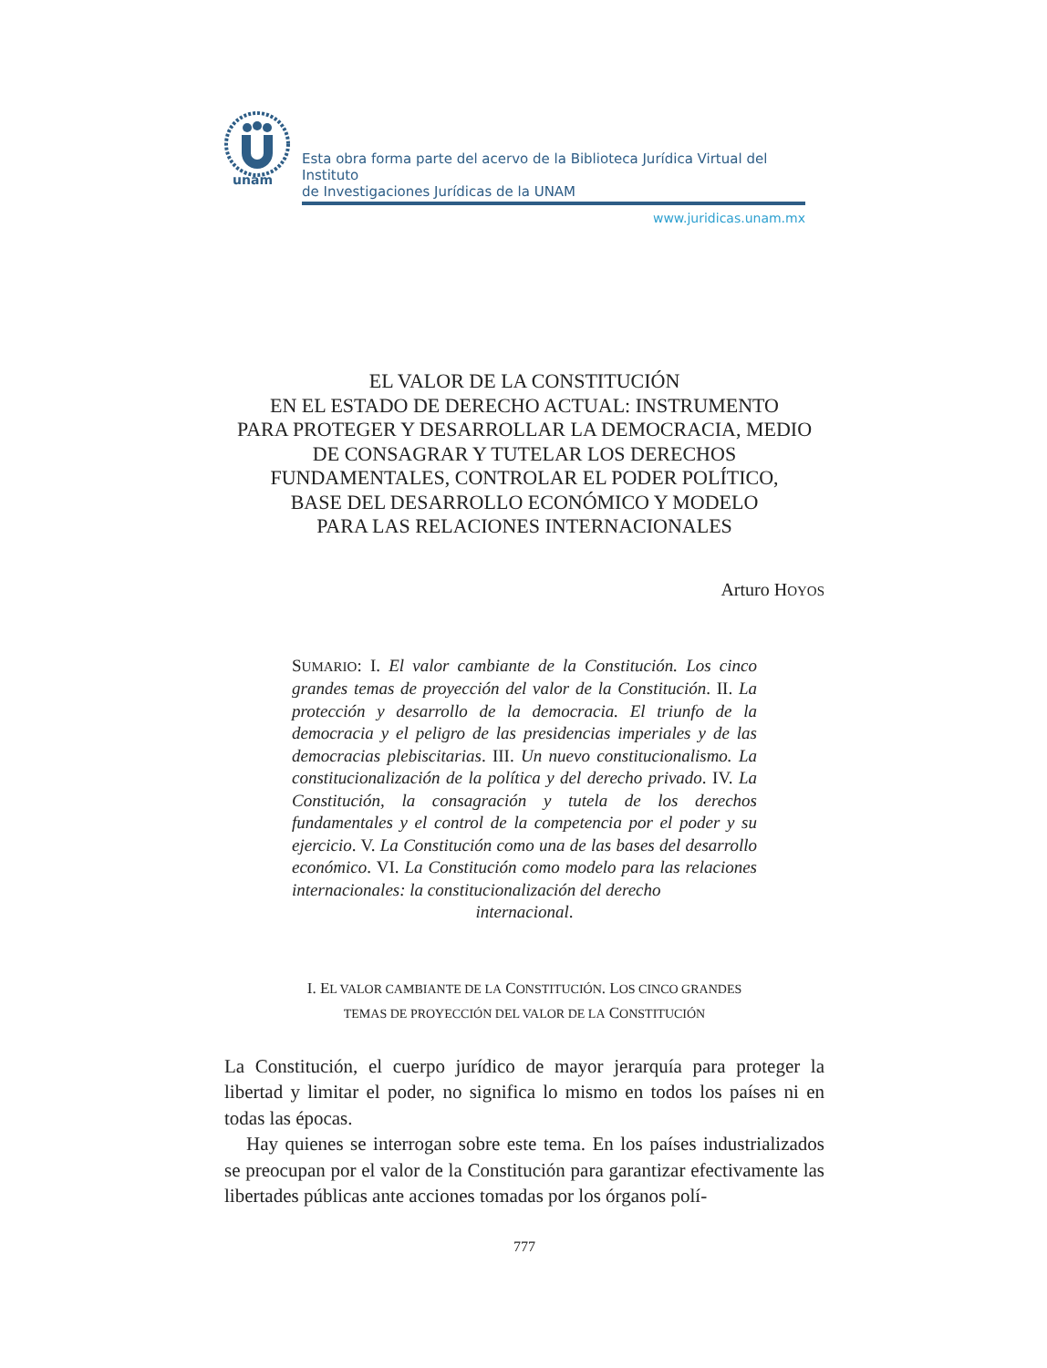unam
Esta obra forma parte del acervo de la Biblioteca Jurídica Virtual del Instituto
de Investigaciones Jurídicas de la UNAM
www.juridicas.unam.mx
EL VALOR DE LA CONSTITUCIÓN
EN EL ESTADO DE DERECHO ACTUAL: INSTRUMENTO
PARA PROTEGER Y DESARROLLAR LA DEMOCRACIA, MEDIO
DE CONSAGRAR Y TUTELAR LOS DERECHOS
FUNDAMENTALES, CONTROLAR EL PODER POLÍTICO,
BASE DEL DESARROLLO ECONÓMICO Y MODELO
PARA LAS RELACIONES INTERNACIONALES
Arturo HOYOS
SUMARIO: I. El valor cambiante de la Constitución. Los cinco grandes temas de proyección del valor de la Constitución. II. La protección y desarrollo de la democracia. El triunfo de la democracia y el peligro de las presidencias imperiales y de las democracias plebiscitarias. III. Un nuevo constitucionalismo. La constitucionalización de la política y del derecho privado. IV. La Constitución, la consagración y tutela de los derechos fundamentales y el control de la competencia por el poder y su ejercicio. V. La Constitución como una de las bases del desarrollo económico. VI. La Constitución como modelo para las relaciones internacionales: la constitucionalización del derecho
internacional.
I. EL VALOR CAMBIANTE DE LA CONSTITUCIÓN. LOS CINCO GRANDES
TEMAS DE PROYECCIÓN DEL VALOR DE LA CONSTITUCIÓN
La Constitución, el cuerpo jurídico de mayor jerarquía para proteger la libertad y limitar el poder, no significa lo mismo en todos los países ni en todas las épocas.
Hay quienes se interrogan sobre este tema. En los países industrializados se preocupan por el valor de la Constitución para garantizar efectivamente las libertades públicas ante acciones tomadas por los órganos polí-
777